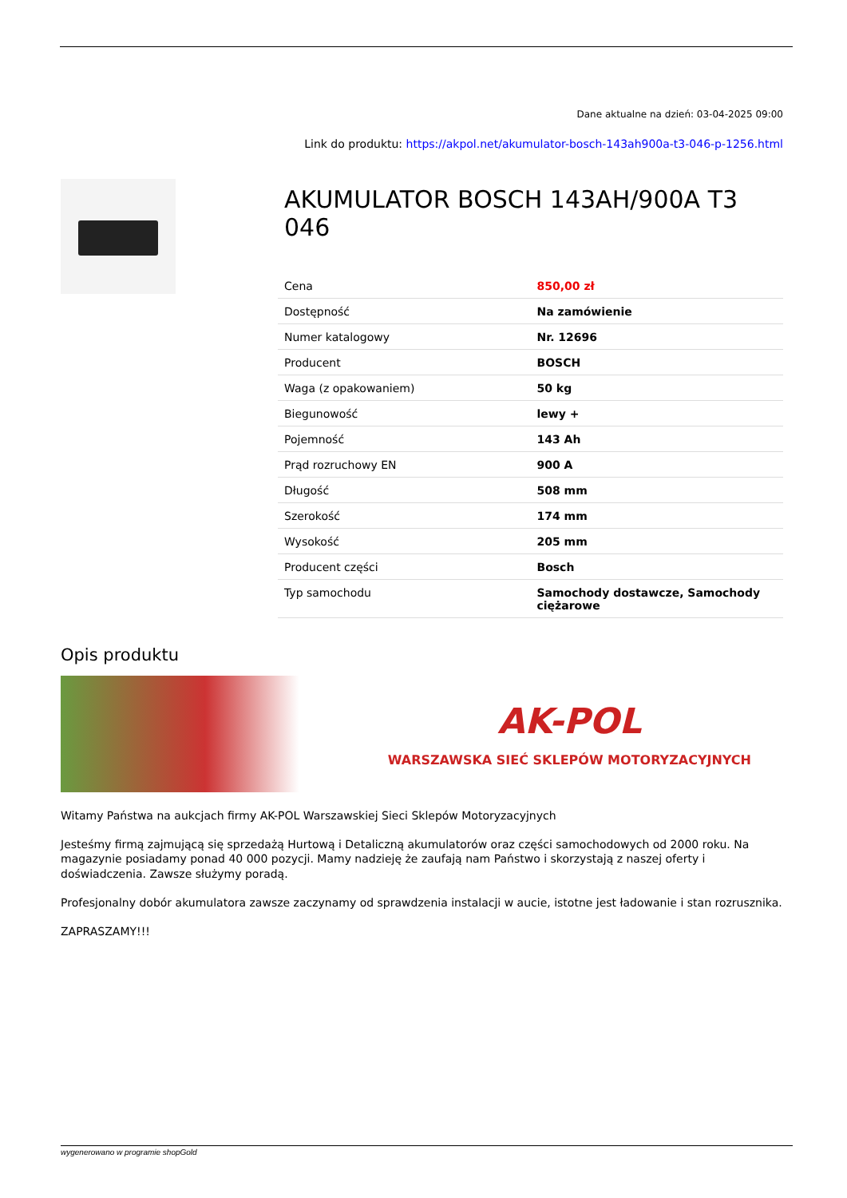Dane aktualne na dzień: 03-04-2025 09:00
Link do produktu: https://akpol.net/akumulator-bosch-143ah900a-t3-046-p-1256.html
AKUMULATOR BOSCH 143AH/900A T3 046
| Cena | 850,00 zł |
| Dostępność | Na zamówienie |
| Numer katalogowy | Nr. 12696 |
| Producent | BOSCH |
| Waga (z opakowaniem) | 50 kg |
| Biegunowość | lewy + |
| Pojemność | 143 Ah |
| Prąd rozruchowy EN | 900 A |
| Długość | 508 mm |
| Szerokość | 174 mm |
| Wysokość | 205 mm |
| Producent części | Bosch |
| Typ samochodu | Samochody dostawcze, Samochody ciężarowe |
Opis produktu
AK-POL
WARSZAWSKA SIEĆ SKLEPÓW MOTORYZACYJNYCH
Witamy Państwa na aukcjach firmy AK-POL Warszawskiej Sieci Sklepów Motoryzacyjnych
Jesteśmy firmą zajmującą się sprzedażą Hurtową i Detaliczną akumulatorów oraz części samochodowych od 2000 roku. Na magazynie posiadamy ponad 40 000 pozycji. Mamy nadzieję że zaufają nam Państwo i skorzystają z naszej oferty i doświadczenia. Zawsze służymy poradą.
Profesjonalny dobór akumulatora zawsze zaczynamy od sprawdzenia instalacji w aucie, istotne jest ładowanie i stan rozrusznika.
ZAPRASZAMY!!!
wygenerowano w programie shopGold